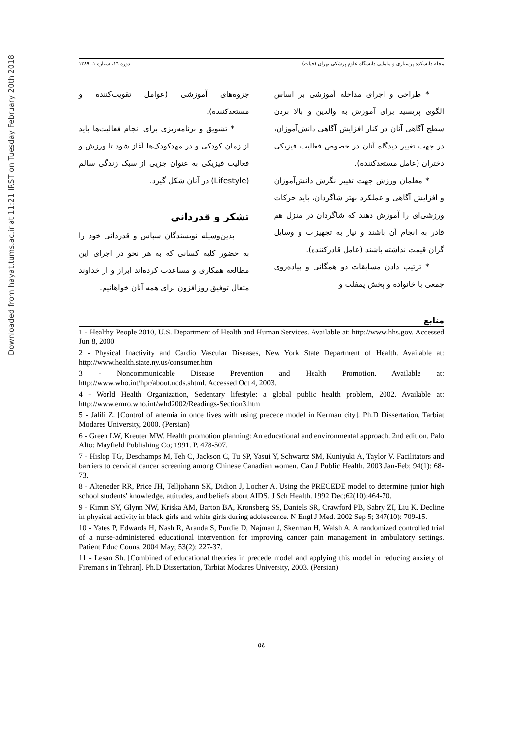Downloaded from hayat.tums.ac.ir at 11:21 IRST on Tuesday February 20th 2018
مجله دانشکده پرستاری و مامایی دانشگاه علوم پزشکی تهران (حیات) دوره ۱٦، شماره ۱، ۱۳۸۹
* طراحی و اجرای مداخله آموزشی بر اساس الگوی پریسید برای آموزش به والدین و بالا بردن سطح آگاهی آنان در کنار افزایش آگاهی دانش‌آموزان، در جهت تغییر دیدگاه آنان در خصوص فعالیت فیزیکی دختران (عامل مستعدکننده).
* معلمان ورزش جهت تغییر نگرش دانش‌آموزان و افزایش آگاهی و عملکرد بهتر شاگردان، باید حرکات ورزشی‌ای را آموزش دهند که شاگردان در منزل هم قادر به انجام آن باشند و نیاز به تجهیزات و وسایل گران قیمت نداشته باشند (عامل قادرکننده).
* ترتیب دادن مسابقات دو همگانی و پیاده‌روی جمعی با خانواده و پخش پمفلت و
جزوه‌های آموزشی (عوامل تقویت‌کننده و مستعدکننده).
* تشویق و برنامه‌ریزی برای انجام فعالیت‌ها باید از زمان کودکی و در مهدکودک‌ها آغاز شود تا ورزش و فعالیت فیزیکی به عنوان جزیی از سبک زندگی سالم (Lifestyle) در آنان شکل گیرد.
تشکر و قدردانی
بدین‌وسیله نویسندگان سپاس و قدردانی خود را به حضور کلیه کسانی که به هر نحو در اجرای این مطالعه همکاری و مساعدت کرده‌اند ابراز و از خداوند متعال توفیق روزافزون برای همه آنان خواهانیم.
منابع
1 - Healthy People 2010, U.S. Department of Health and Human Services. Available at: http://www.hhs.gov. Accessed Jun 8, 2000
2 - Physical Inactivity and Cardio Vascular Diseases, New York State Department of Health. Available at: http://www.health.state.ny.us/consumer.htm
3 - Noncommunicable Disease Prevention and Health Promotion. Available at: http://www.who.int/hpr/about.ncds.shtml. Accessed Oct 4, 2003.
4 - World Health Organization, Sedentary lifestyle: a global public health problem, 2002. Available at: http://www.emro.who.int/whd2002/Readings-Section3.htm
5 - Jalili Z. [Control of anemia in once fives with using precede model in Kerman city]. Ph.D Dissertation, Tarbiat Modares University, 2000. (Persian)
6 - Green LW, Kreuter MW. Health promotion planning: An educational and environmental approach. 2nd edition. Palo Alto: Mayfield Publishing Co; 1991. P. 478-507.
7 - Hislop TG, Deschamps M, Teh C, Jackson C, Tu SP, Yasui Y, Schwartz SM, Kuniyuki A, Taylor V. Facilitators and barriers to cervical cancer screening among Chinese Canadian women. Can J Public Health. 2003 Jan-Feb; 94(1): 68-73.
8 - Alteneder RR, Price JH, Telljohann SK, Didion J, Locher A. Using the PRECEDE model to determine junior high school students' knowledge, attitudes, and beliefs about AIDS. J Sch Health. 1992 Dec;62(10):464-70.
9 - Kimm SY, Glynn NW, Kriska AM, Barton BA, Kronsberg SS, Daniels SR, Crawford PB, Sabry ZI, Liu K. Decline in physical activity in black girls and white girls during adolescence. N Engl J Med. 2002 Sep 5; 347(10): 709-15.
10 - Yates P, Edwards H, Nash R, Aranda S, Purdie D, Najman J, Skerman H, Walsh A. A randomized controlled trial of a nurse-administered educational intervention for improving cancer pain management in ambulatory settings. Patient Educ Couns. 2004 May; 53(2): 227-37.
11 - Lesan Sh. [Combined of educational theories in precede model and applying this model in reducing anxiety of Fireman's in Tehran]. Ph.D Dissertation, Tarbiat Modares University, 2003. (Persian)
٥٤